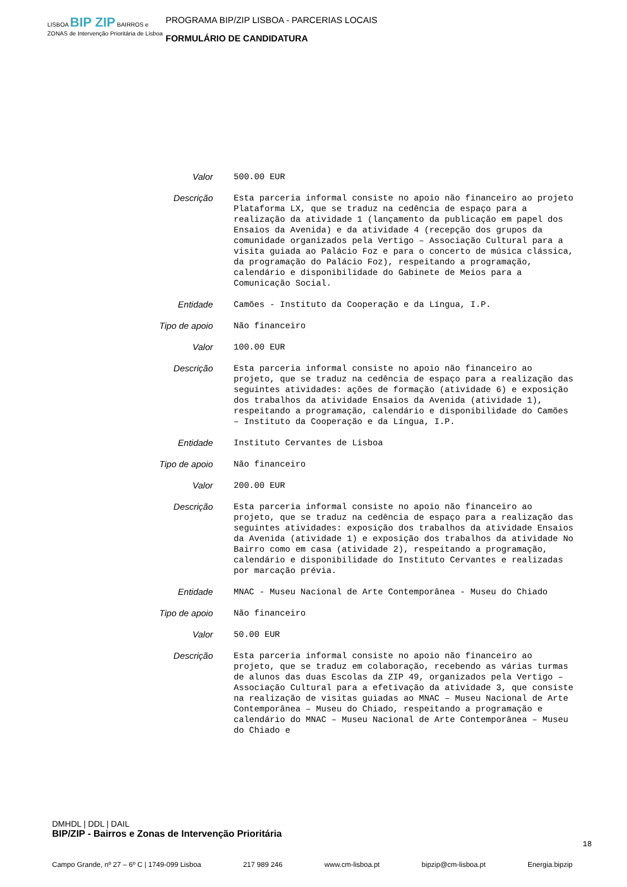LISBOA BIP ZIP BAIRROS e ZONAS de Intervenção Prioritária de Lisboa
PROGRAMA BIP/ZIP LISBOA - PARCERIAS LOCAIS
FORMULÁRIO DE CANDIDATURA
Valor
500.00 EUR
Descrição
Esta parceria informal consiste no apoio não financeiro ao projeto Plataforma LX, que se traduz na cedência de espaço para a realização da atividade 1 (lançamento da publicação em papel dos Ensaios da Avenida) e da atividade 4 (recepção dos grupos da comunidade organizados pela Vertigo – Associação Cultural para a visita guiada ao Palácio Foz e para o concerto de música clássica, da programação do Palácio Foz), respeitando a programação, calendário e disponibilidade do Gabinete de Meios para a Comunicação Social.
Entidade
Camões - Instituto da Cooperação e da Língua, I.P.
Tipo de apoio
Não financeiro
Valor
100.00 EUR
Descrição
Esta parceria informal consiste no apoio não financeiro ao projeto, que se traduz na cedência de espaço para a realização das seguintes atividades: ações de formação (atividade 6) e exposição dos trabalhos da atividade Ensaios da Avenida (atividade 1), respeitando a programação, calendário e disponibilidade do Camões – Instituto da Cooperação e da Língua, I.P.
Entidade
Instituto Cervantes de Lisboa
Tipo de apoio
Não financeiro
Valor
200.00 EUR
Descrição
Esta parceria informal consiste no apoio não financeiro ao projeto, que se traduz na cedência de espaço para a realização das seguintes atividades: exposição dos trabalhos da atividade Ensaios da Avenida (atividade 1) e exposição dos trabalhos da atividade No Bairro como em casa (atividade 2), respeitando a programação, calendário e disponibilidade do Instituto Cervantes e realizadas por marcação prévia.
Entidade
MNAC - Museu Nacional de Arte Contemporânea - Museu do Chiado
Tipo de apoio
Não financeiro
Valor
50.00 EUR
Descrição
Esta parceria informal consiste no apoio não financeiro ao projeto, que se traduz em colaboração, recebendo as várias turmas de alunos das duas Escolas da ZIP 49, organizados pela Vertigo – Associação Cultural para a efetivação da atividade 3, que consiste na realização de visitas guiadas ao MNAC – Museu Nacional de Arte Contemporânea – Museu do Chiado, respeitando a programação e calendário do MNAC – Museu Nacional de Arte Contemporânea – Museu do Chiado e
DMHDL | DDL | DAIL
BIP/ZIP - Bairros e Zonas de Intervenção Prioritária
18
Campo Grande, nº 27 – 6º C | 1749-099 Lisboa 217 989 246 www.cm-lisboa.pt bipzip@cm-lisboa.pt Energia.bipzip